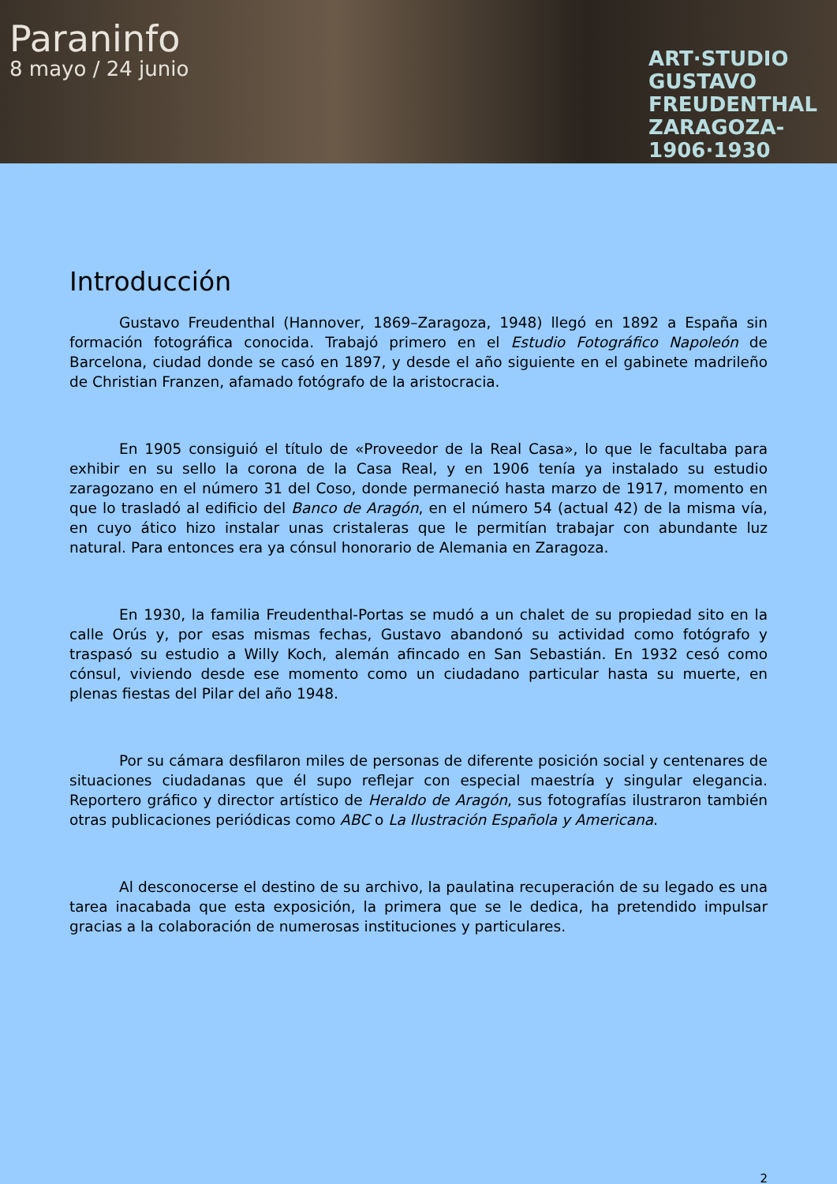Paraninfo
8 mayo / 24 junio
ART·STUDIO
GUSTAVO
FREUDENTHAL
ZARAGOZA-
1906·1930
Introducción
Gustavo Freudenthal (Hannover, 1869–Zaragoza, 1948) llegó en 1892 a España sin formación fotográfica conocida. Trabajó primero en el Estudio Fotográfico Napoleón de Barcelona, ciudad donde se casó en 1897, y desde el año siguiente en el gabinete madrileño de Christian Franzen, afamado fotógrafo de la aristocracia.
En 1905 consiguió el título de «Proveedor de la Real Casa», lo que le facultaba para exhibir en su sello la corona de la Casa Real, y en 1906 tenía ya instalado su estudio zaragozano en el número 31 del Coso, donde permaneció hasta marzo de 1917, momento en que lo trasladó al edificio del Banco de Aragón, en el número 54 (actual 42) de la misma vía, en cuyo ático hizo instalar unas cristaleras que le permitían trabajar con abundante luz natural. Para entonces era ya cónsul honorario de Alemania en Zaragoza.
En 1930, la familia Freudenthal-Portas se mudó a un chalet de su propiedad sito en la calle Orús y, por esas mismas fechas, Gustavo abandonó su actividad como fotógrafo y traspasó su estudio a Willy Koch, alemán afincado en San Sebastián. En 1932 cesó como cónsul, viviendo desde ese momento como un ciudadano particular hasta su muerte, en plenas fiestas del Pilar del año 1948.
Por su cámara desfilaron miles de personas de diferente posición social y centenares de situaciones ciudadanas que él supo reflejar con especial maestría y singular elegancia. Reportero gráfico y director artístico de Heraldo de Aragón, sus fotografías ilustraron también otras publicaciones periódicas como ABC o La Ilustración Española y Americana.
Al desconocerse el destino de su archivo, la paulatina recuperación de su legado es una tarea inacabada que esta exposición, la primera que se le dedica, ha pretendido impulsar gracias a la colaboración de numerosas instituciones y particulares.
2